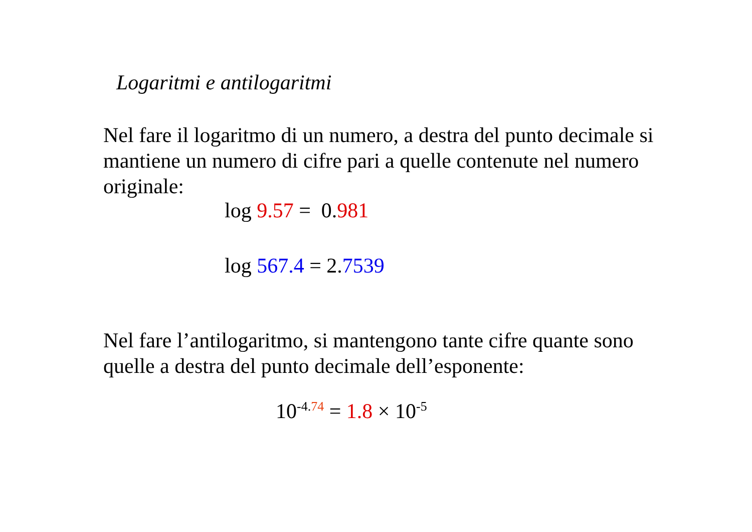Logaritmi e antilogaritmi
Nel fare il logaritmo di un numero, a destra del punto decimale si mantiene un numero di cifre pari a quelle contenute nel numero originale:
log 9.57 = 0.981
log 567.4 = 2.7539
Nel fare l’antilogaritmo, si mantengono tante cifre quante sono quelle a destra del punto decimale dell’esponente:
10<sup>-4.74</sup> = 1.8 × 10<sup>-5</sup>